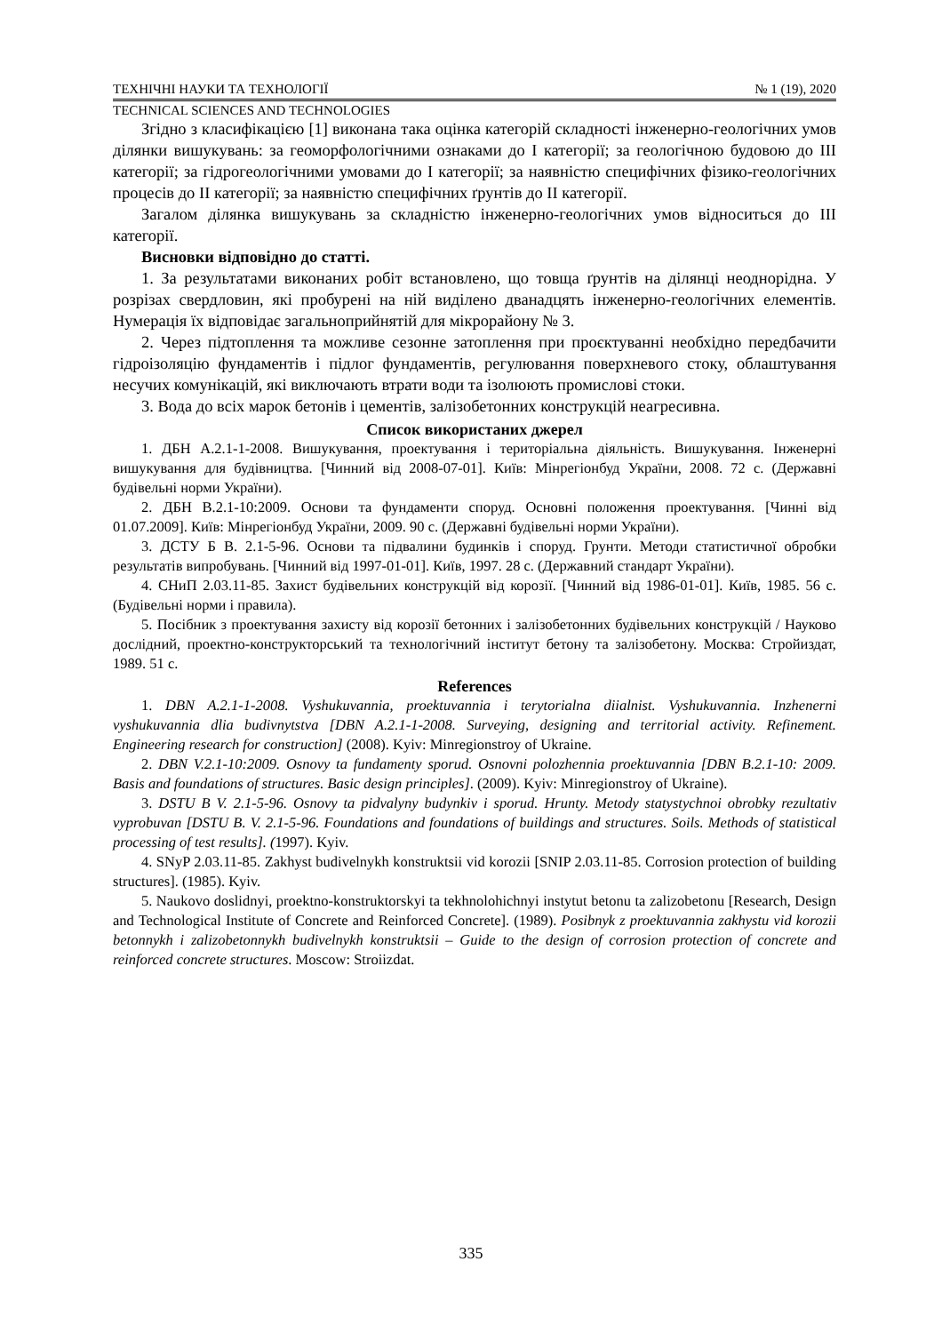ТЕХНІЧНІ НАУКИ ТА ТЕХНОЛОГІЇ № 1 (19), 2020
TECHNICAL SCIENCES AND TECHNOLOGIES
Згідно з класифікацією [1] виконана така оцінка категорій складності інженерно-геологічних умов ділянки вишукувань: за геоморфологічними ознаками до І категорії; за геологічною будовою до ІІІ категорії; за гідрогеологічними умовами до І категорії; за наявністю специфічних фізико-геологічних процесів до ІІ категорії; за наявністю специфічних ґрунтів до ІІ категорії.
Загалом ділянка вишукувань за складністю інженерно-геологічних умов відноситься до ІІІ категорії.
Висновки відповідно до статті.
1. За результатами виконаних робіт встановлено, що товща ґрунтів на ділянці неоднорідна. У розрізах свердловин, які пробурені на ній виділено дванадцять інженерно-геологічних елементів. Нумерація їх відповідає загальноприйнятій для мікрорайону № 3.
2. Через підтоплення та можливе сезонне затоплення при проєктуванні необхідно передбачити гідроізоляцію фундаментів і підлог фундаментів, регулювання поверхневого стоку, облаштування несучих комунікацій, які виключають втрати води та ізолюють промислові стоки.
3. Вода до всіх марок бетонів і цементів, залізобетонних конструкцій неагресивна.
Список використаних джерел
1. ДБН А.2.1-1-2008. Вишукування, проектування і територіальна діяльність. Вишукування. Інженерні вишукування для будівництва. [Чинний від 2008-07-01]. Київ: Мінрегіонбуд України, 2008. 72 с. (Державні будівельні норми України).
2. ДБН В.2.1-10:2009. Основи та фундаменти споруд. Основні положення проектування. [Чинні від 01.07.2009]. Київ: Мінрегіонбуд України, 2009. 90 с. (Державні будівельні норми України).
3. ДСТУ Б В. 2.1-5-96. Основи та підвалини будинків і споруд. Грунти. Методи статистичної обробки результатів випробувань. [Чинний від 1997-01-01]. Київ, 1997. 28 с. (Державний стандарт України).
4. СНиП 2.03.11-85. Захист будівельних конструкцій від корозії. [Чинний від 1986-01-01]. Київ, 1985. 56 с. (Будівельні норми і правила).
5. Посібник з проектування захисту від корозії бетонних і залізобетонних будівельних конструкцій / Науково дослідний, проектно-конструкторський та технологічний інститут бетону та залізобетону. Москва: Стройиздат, 1989. 51 с.
References
1. DBN A.2.1-1-2008. Vyshukuvannia, proektuvannia i terytorialna diialnist. Vyshukuvannia. Inzhenerni vyshukuvannia dlia budivnytstva [DBN A.2.1-1-2008. Surveying, designing and territorial activity. Refinement. Engineering research for construction] (2008). Kyiv: Minregionstroy of Ukraine.
2. DBN V.2.1-10:2009. Osnovy ta fundamenty sporud. Osnovni polozhennia proektuvannia [DBN B.2.1-10: 2009. Basis and foundations of structures. Basic design principles]. (2009). Kyiv: Minregionstroy of Ukraine).
3. DSTU B V. 2.1-5-96. Osnovy ta pidvalyny budynkiv i sporud. Hrunty. Metody statystychnoi obrobky rezultativ vyprobuvan [DSTU B. V. 2.1-5-96. Foundations and foundations of buildings and structures. Soils. Methods of statistical processing of test results]. (1997). Kyiv.
4. SNyP 2.03.11-85. Zakhyst budivelnykh konstruktsii vid korozii [SNIP 2.03.11-85. Corrosion protection of building structures]. (1985). Kyiv.
5. Naukovo doslidnyi, proektno-konstruktorskyi ta tekhnolohichnyi instytut betonu ta zalizobetonu [Research, Design and Technological Institute of Concrete and Reinforced Concrete]. (1989). Posibnyk z proektuvannia zakhystu vid korozii betonnykh i zalizobetonnykh budivelnykh konstruktsii – Guide to the design of corrosion protection of concrete and reinforced concrete structures. Moscow: Stroiizdat.
335